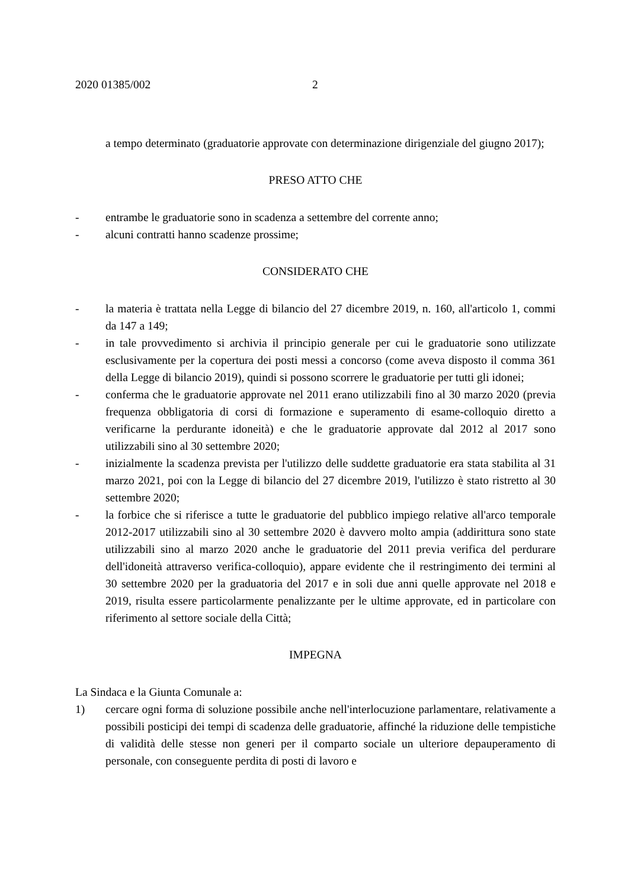2020 01385/002 2
a tempo determinato (graduatorie approvate con determinazione dirigenziale del giugno 2017);
PRESO ATTO CHE
- entrambe le graduatorie sono in scadenza a settembre del corrente anno;
- alcuni contratti hanno scadenze prossime;
CONSIDERATO CHE
- la materia è trattata nella Legge di bilancio del 27 dicembre 2019, n. 160, all'articolo 1, commi da 147 a 149;
- in tale provvedimento si archivia il principio generale per cui le graduatorie sono utilizzate esclusivamente per la copertura dei posti messi a concorso (come aveva disposto il comma 361 della Legge di bilancio 2019), quindi si possono scorrere le graduatorie per tutti gli idonei;
- conferma che le graduatorie approvate nel 2011 erano utilizzabili fino al 30 marzo 2020 (previa frequenza obbligatoria di corsi di formazione e superamento di esame-colloquio diretto a verificarne la perdurante idoneità) e che le graduatorie approvate dal 2012 al 2017 sono utilizzabili sino al 30 settembre 2020;
- inizialmente la scadenza prevista per l'utilizzo delle suddette graduatorie era stata stabilita al 31 marzo 2021, poi con la Legge di bilancio del 27 dicembre 2019, l'utilizzo è stato ristretto al 30 settembre 2020;
- la forbice che si riferisce a tutte le graduatorie del pubblico impiego relative all'arco temporale 2012-2017 utilizzabili sino al 30 settembre 2020 è davvero molto ampia (addirittura sono state utilizzabili sino al marzo 2020 anche le graduatorie del 2011 previa verifica del perdurare dell'idoneità attraverso verifica-colloquio), appare evidente che il restringimento dei termini al 30 settembre 2020 per la graduatoria del 2017 e in soli due anni quelle approvate nel 2018 e 2019, risulta essere particolarmente penalizzante per le ultime approvate, ed in particolare con riferimento al settore sociale della Città;
IMPEGNA
La Sindaca e la Giunta Comunale a:
1) cercare ogni forma di soluzione possibile anche nell'interlocuzione parlamentare, relativamente a possibili posticipi dei tempi di scadenza delle graduatorie, affinché la riduzione delle tempistiche di validità delle stesse non generi per il comparto sociale un ulteriore depauperamento di personale, con conseguente perdita di posti di lavoro e